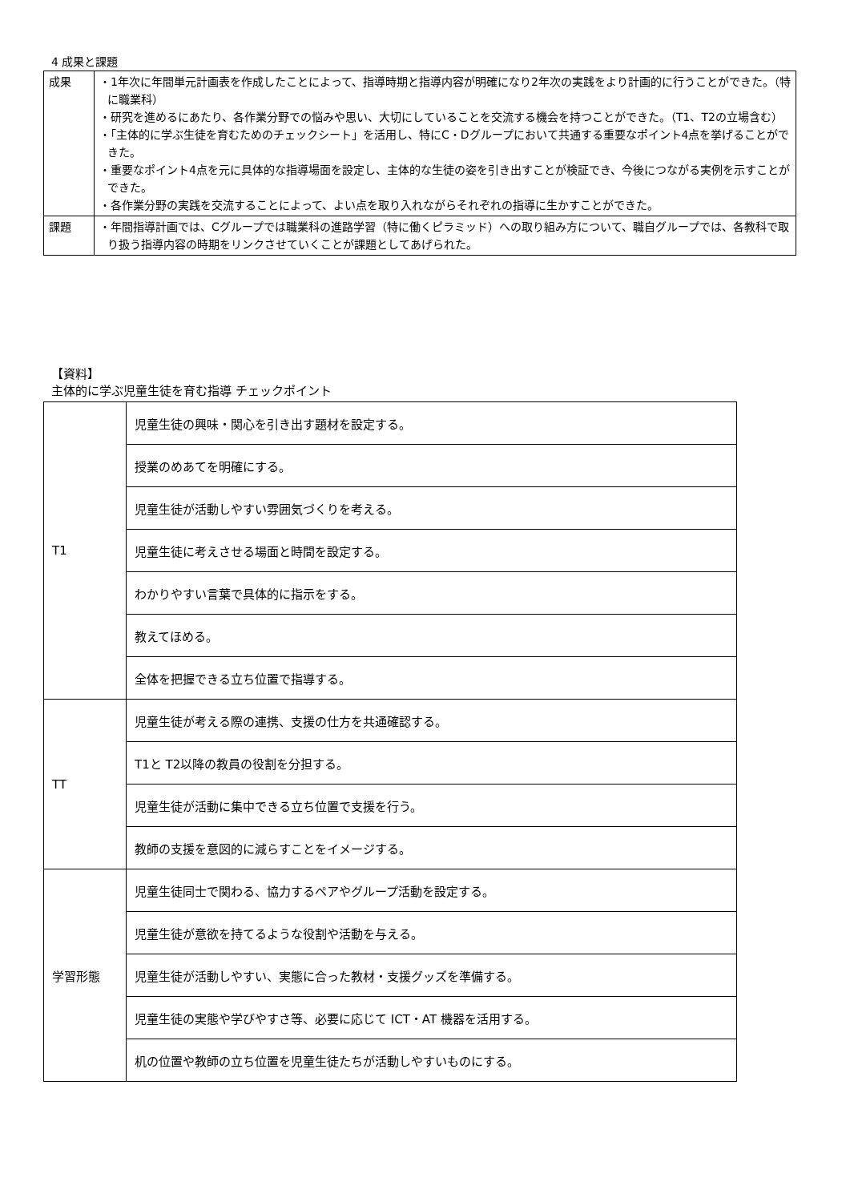4 成果と課題
| 成果 | ・1年次に年間単元計画表を作成したことによって、指導時期と指導内容が明確になり2年次の実践をより計画的に行うことができた。（特に職業科） ・研究を進めるにあたり、各作業分野での悩みや思い、大切にしていることを交流する機会を持つことができた。（T1、T2の立場含む） ・「主体的に学ぶ生徒を育むためのチェックシート」を活用し、特にC・Dグループにおいて共通する重要なポイント4点を挙げることができた。 ・重要なポイント4点を元に具体的な指導場面を設定し、主体的な生徒の姿を引き出すことが検証でき、今後につながる実例を示すことができた。 ・各作業分野の実践を交流することによって、よい点を取り入れながらそれぞれの指導に生かすことができた。 |
| 課題 | ・年間指導計画では、Cグループでは職業科の進路学習（特に働くピラミッド）への取り組み方について、職自グループでは、各教科で取り扱う指導内容の時期をリンクさせていくことが課題としてあげられた。 |
【資料】
主体的に学ぶ児童生徒を育む指導 チェックポイント
| T1 | 児童生徒の興味・関心を引き出す題材を設定する。 |
| | 授業のめあてを明確にする。 |
| | 児童生徒が活動しやすい雰囲気づくりを考える。 |
| | 児童生徒に考えさせる場面と時間を設定する。 |
| | わかりやすい言葉で具体的に指示をする。 |
| | 教えてほめる。 |
| | 全体を把握できる立ち位置で指導する。 |
| TT | 児童生徒が考える際の連携、支援の仕方を共通確認する。 |
| | T1と T2以降の教員の役割を分担する。 |
| | 児童生徒が活動に集中できる立ち位置で支援を行う。 |
| | 教師の支援を意図的に減らすことをイメージする。 |
| 学習形態 | 児童生徒同士で関わる、協力するペアやグループ活動を設定する。 |
| | 児童生徒が意欲を持てるような役割や活動を与える。 |
| | 児童生徒が活動しやすい、実態に合った教材・支援グッズを準備する。 |
| | 児童生徒の実態や学びやすさ等、必要に応じて ICT・AT 機器を活用する。 |
| | 机の位置や教師の立ち位置を児童生徒たちが活動しやすいものにする。 |